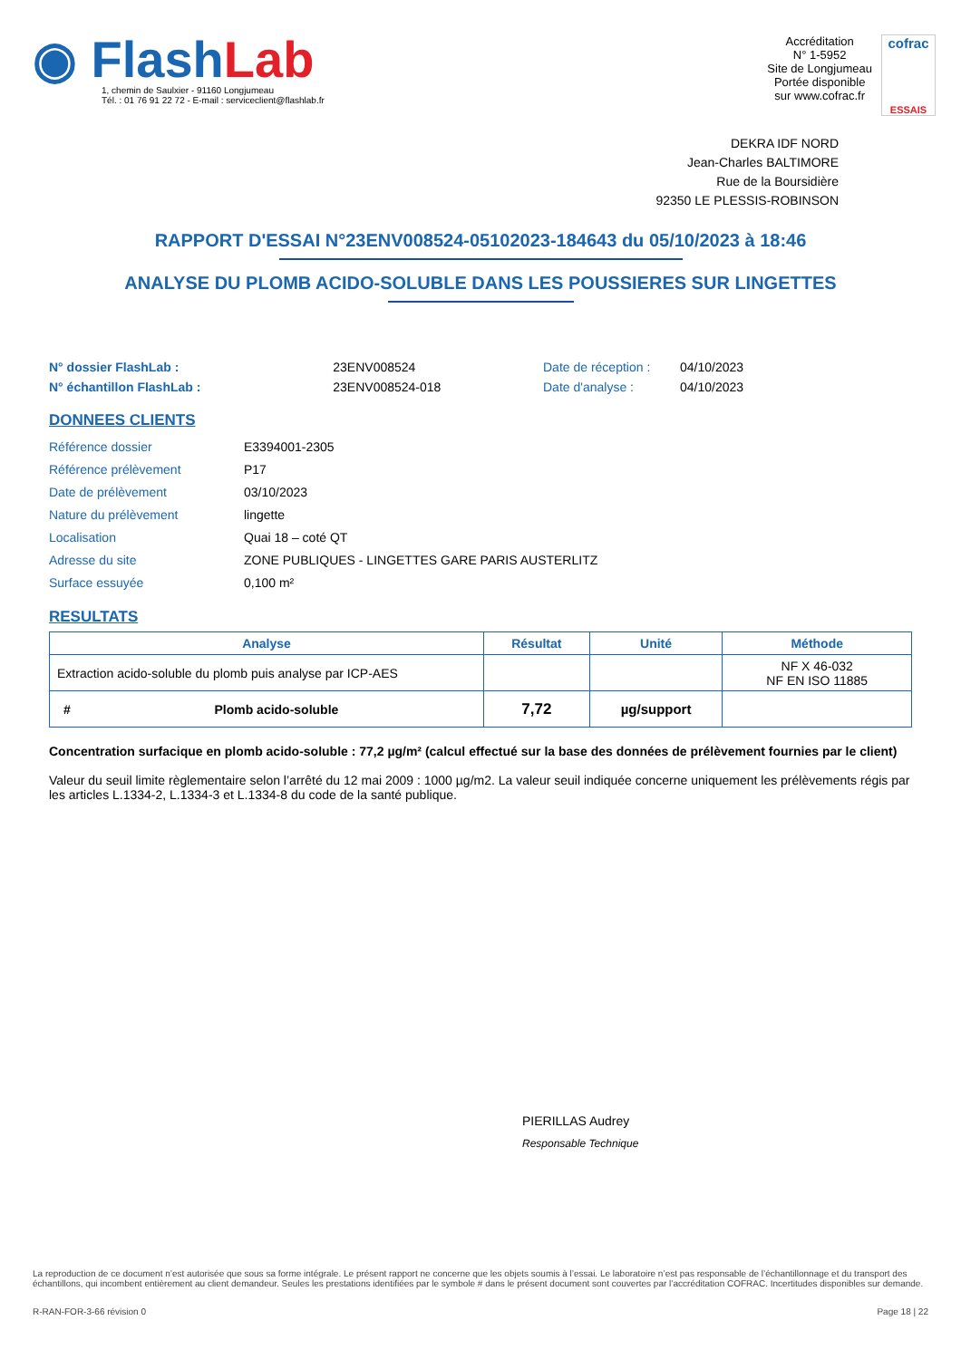◉ FlashLab
1, chemin de Saulxier - 91160 Longjumeau
Tél. : 01 76 91 22 72 - E-mail : serviceclient@flashlab.fr
Accréditation
N° 1-5952
Site de Longjumeau
Portée disponible
sur www.cofrac.fr
cofrac
ESSAIS
DEKRA IDF NORD
Jean-Charles BALTIMORE
Rue de la Boursidière
92350 LE PLESSIS-ROBINSON
RAPPORT D'ESSAI N°23ENV008524-05102023-184643 du 05/10/2023 à 18:46
ANALYSE DU PLOMB ACIDO-SOLUBLE DANS LES POUSSIERES SUR LINGETTES
| N° dossier FlashLab : | 23ENV008524 |
| N° échantillon FlashLab : | 23ENV008524-018 |
| Date de réception : | 04/10/2023 |
| Date d'analyse : | 04/10/2023 |
DONNEES CLIENTS
| Référence dossier | E3394001-2305 |
| Référence prélèvement | P17 |
| Date de prélèvement | 03/10/2023 |
| Nature du prélèvement | lingette |
| Localisation | Quai 18 – coté QT |
| Adresse du site | ZONE PUBLIQUES - LINGETTES GARE PARIS AUSTERLITZ |
| Surface essuyée | 0,100 m² |
RESULTATS
| Analyse | Résultat | Unité | Méthode |
| --- | --- | --- | --- |
| Extraction acido-soluble du plomb puis analyse par ICP-AES | | | NF X 46-032 NF EN ISO 11885 |
| # Plomb acido-soluble | 7,72 | µg/support | |
Concentration surfacique en plomb acido-soluble : 77,2 µg/m² (calcul effectué sur la base des données de prélèvement fournies par le client)
Valeur du seuil limite règlementaire selon l’arrêté du 12 mai 2009 : 1000 µg/m2. La valeur seuil indiquée concerne uniquement les prélèvements régis par les articles L.1334-2, L.1334-3 et L.1334-8 du code de la santé publique.
PIERILLAS Audrey
Responsable Technique
La reproduction de ce document n’est autorisée que sous sa forme intégrale. Le présent rapport ne concerne que les objets soumis à l’essai. Le laboratoire n’est pas responsable de l’échantillonnage et du transport des échantillons, qui incombent entièrement au client demandeur. Seules les prestations identifiées par le symbole # dans le présent document sont couvertes par l’accréditation COFRAC. Incertitudes disponibles sur demande.
R-RAN-FOR-3-66 révision 0 Page 18 | 22